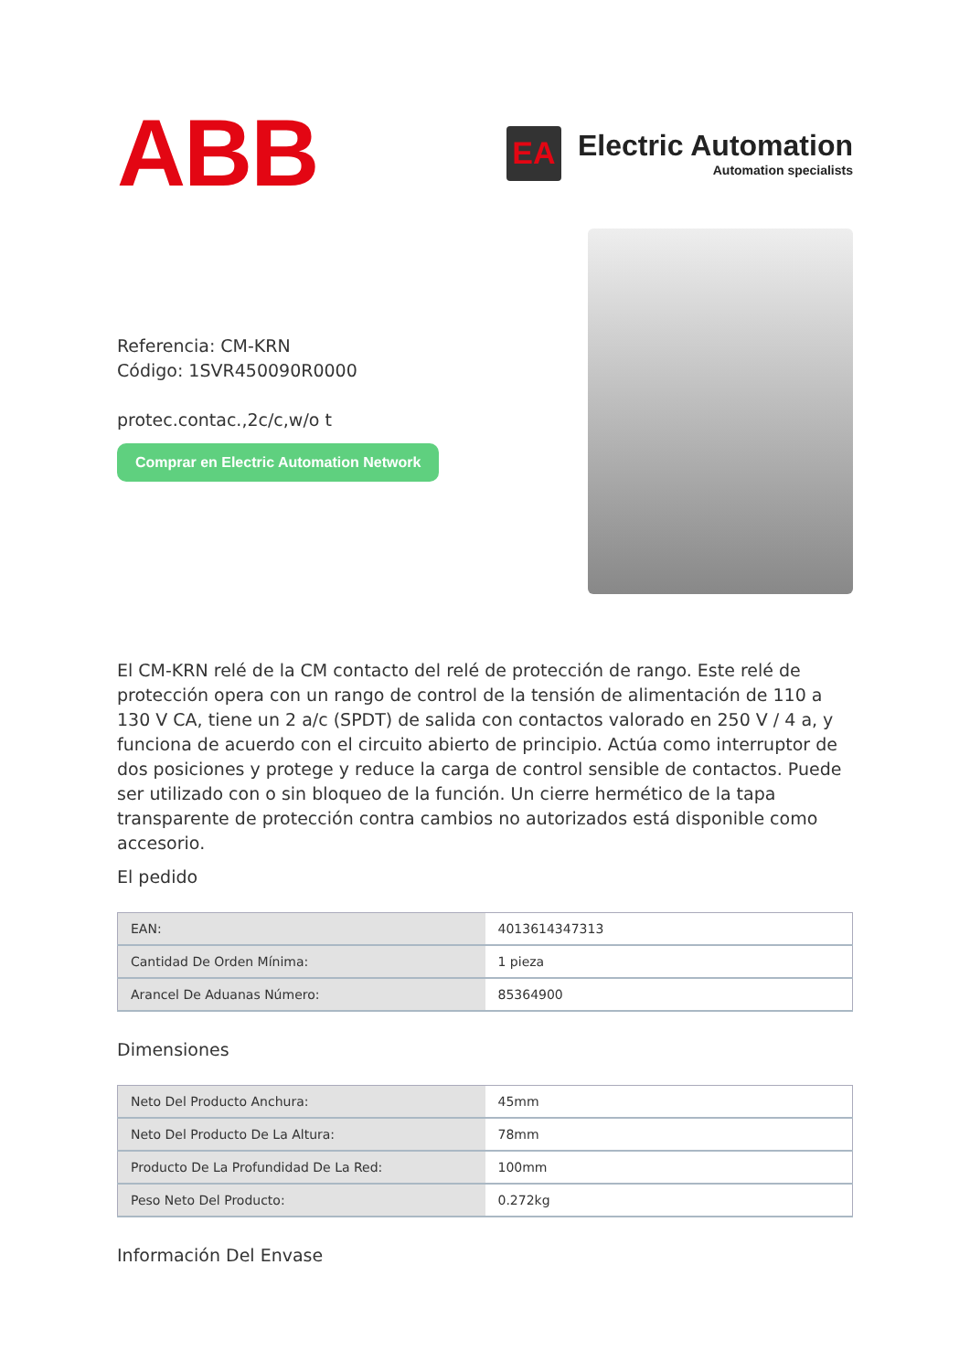ABB
EA
Electric Automation
Automation specialists
Referencia: CM-KRN
Código: 1SVR450090R0000
protec.contac.,2c/c,w/o t
Comprar en Electric Automation Network
El CM-KRN relé de la CM contacto del relé de protección de rango. Este relé de protección opera con un rango de control de la tensión de alimentación de 110 a 130 V CA, tiene un 2 a/c (SPDT) de salida con contactos valorado en 250 V / 4 a, y funciona de acuerdo con el circuito abierto de principio. Actúa como interruptor de dos posiciones y protege y reduce la carga de control sensible de contactos. Puede ser utilizado con o sin bloqueo de la función. Un cierre hermético de la tapa transparente de protección contra cambios no autorizados está disponible como accesorio.
El pedido
| EAN: | 4013614347313 |
| Cantidad De Orden Mínima: | 1 pieza |
| Arancel De Aduanas Número: | 85364900 |
Dimensiones
| Neto Del Producto Anchura: | 45mm |
| Neto Del Producto De La Altura: | 78mm |
| Producto De La Profundidad De La Red: | 100mm |
| Peso Neto Del Producto: | 0.272kg |
Información Del Envase